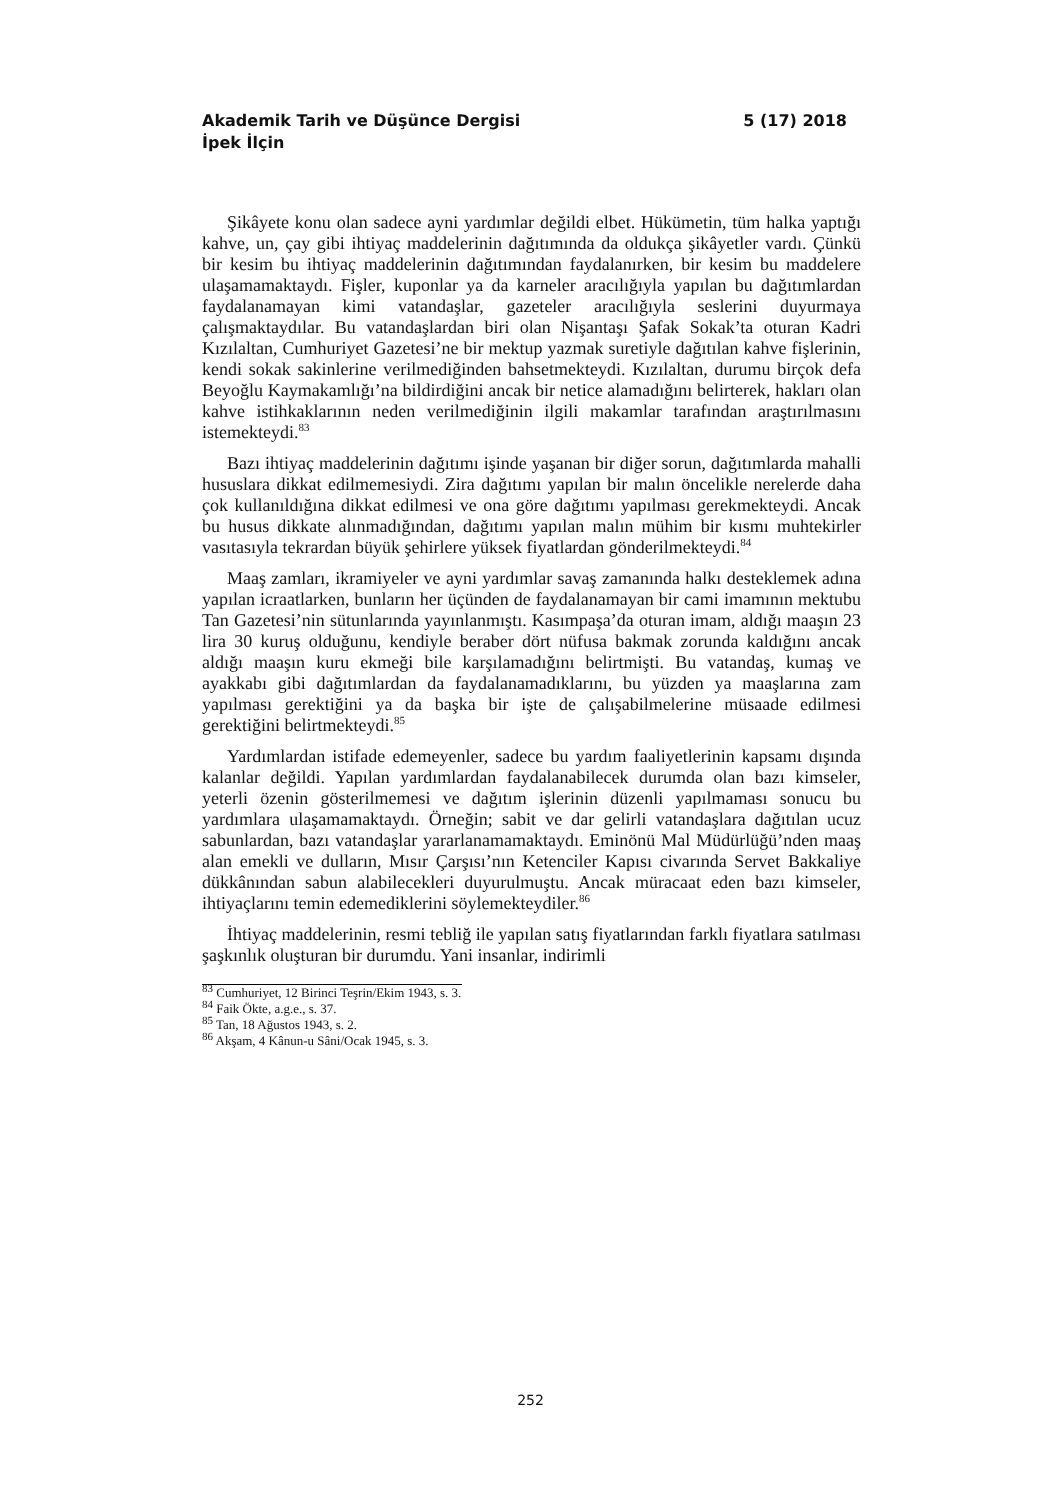Akademik Tarih ve Düşünce Dergisi 5 (17) 2018
İpek İlçin
Şikâyete konu olan sadece ayni yardımlar değildi elbet. Hükümetin, tüm halka yaptığı kahve, un, çay gibi ihtiyaç maddelerinin dağıtımında da oldukça şikâyetler vardı. Çünkü bir kesim bu ihtiyaç maddelerinin dağıtımından faydalanırken, bir kesim bu maddelere ulaşamamaktaydı. Fişler, kuponlar ya da karneler aracılığıyla yapılan bu dağıtımlardan faydalanamayan kimi vatandaşlar, gazeteler aracılığıyla seslerini duyurmaya çalışmaktaydılar. Bu vatandaşlardan biri olan Nişantaşı Şafak Sokak’ta oturan Kadri Kızılaltan, Cumhuriyet Gazetesi’ne bir mektup yazmak suretiyle dağıtılan kahve fişlerinin, kendi sokak sakinlerine verilmediğinden bahsetmekteydi. Kızılaltan, durumu birçok defa Beyoğlu Kaymakamlığı’na bildirdiğini ancak bir netice alamadığını belirterek, hakları olan kahve istihkaklarının neden verilmediğinin ilgili makamlar tarafından araştırılmasını istemekteydi.<sup>83</sup>
Bazı ihtiyaç maddelerinin dağıtımı işinde yaşanan bir diğer sorun, dağıtımlarda mahalli hususlara dikkat edilmemesiydi. Zira dağıtımı yapılan bir malın öncelikle nerelerde daha çok kullanıldığına dikkat edilmesi ve ona göre dağıtımı yapılması gerekmekteydi. Ancak bu husus dikkate alınmadığından, dağıtımı yapılan malın mühim bir kısmı muhtekirler vasıtasıyla tekrardan büyük şehirlere yüksek fiyatlardan gönderilmekteydi.<sup>84</sup>
Maaş zamları, ikramiyeler ve ayni yardımlar savaş zamanında halkı desteklemek adına yapılan icraatlarken, bunların her üçünden de faydalanamayan bir cami imamının mektubu Tan Gazetesi’nin sütunlarında yayınlanmıştı. Kasımpaşa’da oturan imam, aldığı maaşın 23 lira 30 kuruş olduğunu, kendiyle beraber dört nüfusa bakmak zorunda kaldığını ancak aldığı maaşın kuru ekmeği bile karşılamadığını belirtmişti. Bu vatandaş, kumaş ve ayakkabı gibi dağıtımlardan da faydalanamadıklarını, bu yüzden ya maaşlarına zam yapılması gerektiğini ya da başka bir işte de çalışabilmelerine müsaade edilmesi gerektiğini belirtmekteydi.<sup>85</sup>
Yardımlardan istifade edemeyenler, sadece bu yardım faaliyetlerinin kapsamı dışında kalanlar değildi. Yapılan yardımlardan faydalanabilecek durumda olan bazı kimseler, yeterli özenin gösterilmemesi ve dağıtım işlerinin düzenli yapılmaması sonucu bu yardımlara ulaşamamaktaydı. Örneğin; sabit ve dar gelirli vatandaşlara dağıtılan ucuz sabunlardan, bazı vatandaşlar yararlanamamaktaydı. Eminönü Mal Müdürlüğü’nden maaş alan emekli ve dulların, Mısır Çarşısı’nın Ketenciler Kapısı civarında Servet Bakkaliye dükkânından sabun alabilecekleri duyurulmuştu. Ancak müracaat eden bazı kimseler, ihtiyaçlarını temin edemediklerini söylemekteydiler.<sup>86</sup>
İhtiyaç maddelerinin, resmi tebliğ ile yapılan satış fiyatlarından farklı fiyatlara satılması şaşkınlık oluşturan bir durumdu. Yani insanlar, indirimli
<sup>83</sup> Cumhuriyet, 12 Birinci Teşrin/Ekim 1943, s. 3.
<sup>84</sup> Faik Ökte, a.g.e., s. 37.
<sup>85</sup> Tan, 18 Ağustos 1943, s. 2.
<sup>86</sup> Akşam, 4 Kânun-u Sâni/Ocak 1945, s. 3.
252